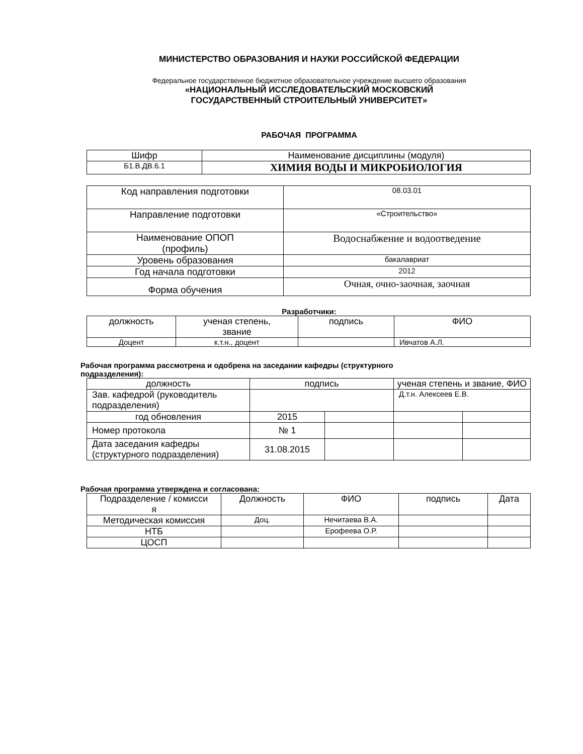МИНИСТЕРСТВО ОБРАЗОВАНИЯ И НАУКИ РОССИЙСКОЙ ФЕДЕРАЦИИ
Федеральное государственное бюджетное образовательное учреждение высшего образования
«НАЦИОНАЛЬНЫЙ ИССЛЕДОВАТЕЛЬСКИЙ МОСКОВСКИЙ
ГОСУДАРСТВЕННЫЙ СТРОИТЕЛЬНЫЙ УНИВЕРСИТЕТ»
РАБОЧАЯ ПРОГРАММА
| Шифр | Наименование дисциплины (модуля) |
| Б1.В.ДВ.6.1 | ХИМИЯ ВОДЫ И МИКРОБИОЛОГИЯ |
| Код направления подготовки | 08.03.01 |
| Направление подготовки | «Строительство» |
| Наименование ОПОП (профиль) | Водоснабжение и водоотведение |
| Уровень образования | бакалавриат |
| Год начала подготовки | 2012 |
| Форма обучения | Очная, очно-заочная, заочная |
Разработчики:
| должность | ученая степень, звание | подпись | ФИО |
| Доцент | к.т.н., доцент | | Ивчатов А.Л. |
Рабочая программа рассмотрена и одобрена на заседании кафедры (структурного
подразделения):
| должность | подпись | | ученая степень и звание, ФИО | |
| Зав. кафедрой (руководитель подразделения) | | | Д.т.н. Алексеев Е.В. | |
| год обновления | 2015 | | | |
| Номер протокола | № 1 | | | |
| Дата заседания кафедры (структурного подразделения) | 31.08.2015 | | | |
Рабочая программа утверждена и согласована:
| Подразделение / комисси я | Должность | ФИО | подпись | Дата |
| Методическая комиссия | Доц. | Нечитаева В.А. | | |
| НТБ | | Ерофеева О.Р. | | |
| ЦОСП | | | | |